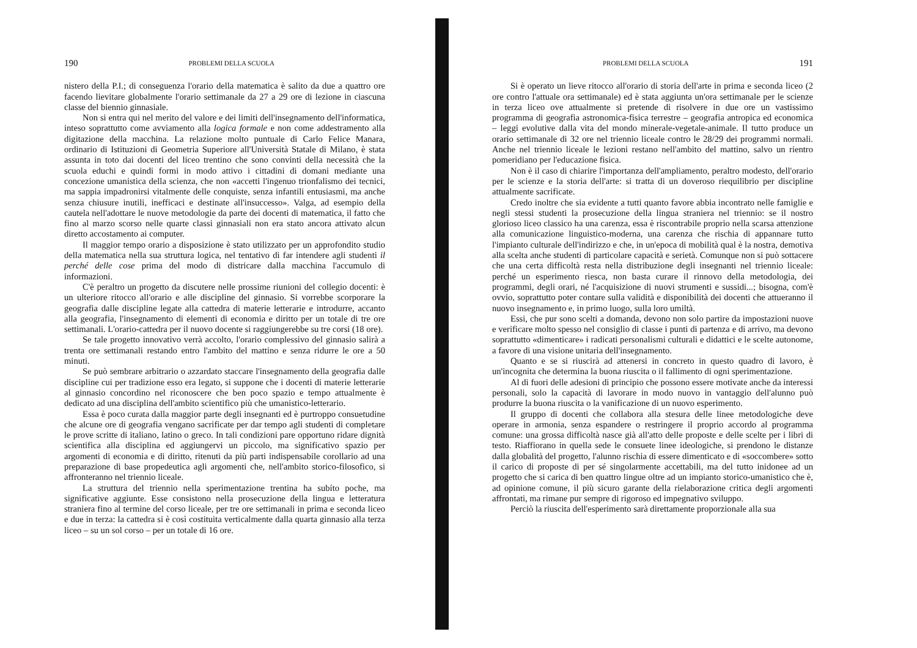190 PROBLEMI DELLA SCUOLA
nistero della P.I.; di conseguenza l'orario della matematica è salito da due a quattro ore facendo lievitare globalmente l'orario settimanale da 27 a 29 ore di lezione in ciascuna classe del biennio ginnasiale.
Non si entra qui nel merito del valore e dei limiti dell'insegnamento dell'informatica, inteso soprattutto come avviamento alla logica formale e non come addestramento alla digitazione della macchina. La relazione molto puntuale di Carlo Felice Manara, ordinario di Istituzioni di Geometria Superiore all'Università Statale di Milano, è stata assunta in toto dai docenti del liceo trentino che sono convinti della necessità che la scuola educhi e quindi formi in modo attivo i cittadini di domani mediante una concezione umanistica della scienza, che non «accetti l'ingenuo trionfalismo dei tecnici, ma sappia impadronirsi vitalmente delle conquiste, senza infantili entusiasmi, ma anche senza chiusure inutili, inefficaci e destinate all'insuccesso». Valga, ad esempio della cautela nell'adottare le nuove metodologie da parte dei docenti di matematica, il fatto che fino al marzo scorso nelle quarte classi ginnasiali non era stato ancora attivato alcun diretto accostamento ai computer.
Il maggior tempo orario a disposizione è stato utilizzato per un approfondito studio della matematica nella sua struttura logica, nel tentativo di far intendere agli studenti il perché delle cose prima del modo di districare dalla macchina l'accumulo di informazioni.
C'è peraltro un progetto da discutere nelle prossime riunioni del collegio docenti: è un ulteriore ritocco all'orario e alle discipline del ginnasio. Si vorrebbe scorporare la geografia dalle discipline legate alla cattedra di materie letterarie e introdurre, accanto alla geografia, l'insegnamento di elementi di economia e diritto per un totale di tre ore settimanali. L'orario-cattedra per il nuovo docente si raggiungerebbe su tre corsi (18 ore).
Se tale progetto innovativo verrà accolto, l'orario complessivo del ginnasio salirà a trenta ore settimanali restando entro l'ambito del mattino e senza ridurre le ore a 50 minuti.
Se può sembrare arbitrario o azzardato staccare l'insegnamento della geografia dalle discipline cui per tradizione esso era legato, si suppone che i docenti di materie letterarie al ginnasio concordino nel riconoscere che ben poco spazio e tempo attualmente è dedicato ad una disciplina dell'ambito scientifico più che umanistico-letterario.
Essa è poco curata dalla maggior parte degli insegnanti ed è purtroppo consuetudine che alcune ore di geografia vengano sacrificate per dar tempo agli studenti di completare le prove scritte di italiano, latino o greco. In tali condizioni pare opportuno ridare dignità scientifica alla disciplina ed aggiungervi un piccolo, ma significativo spazio per argomenti di economia e di diritto, ritenuti da più parti indispensabile corollario ad una preparazione di base propedeutica agli argomenti che, nell'ambito storico-filosofico, si affronteranno nel triennio liceale.
La struttura del triennio nella sperimentazione trentina ha subíto poche, ma significative aggiunte. Esse consistono nella prosecuzione della lingua e letteratura straniera fino al termine del corso liceale, per tre ore settimanali in prima e seconda liceo e due in terza: la cattedra si è così costituita verticalmente dalla quarta ginnasio alla terza liceo – su un sol corso – per un totale di 16 ore.
PROBLEMI DELLA SCUOLA 191
Si è operato un lieve ritocco all'orario di storia dell'arte in prima e seconda liceo (2 ore contro l'attuale ora settimanale) ed è stata aggiunta un'ora settimanale per le scienze in terza liceo ove attualmente si pretende di risolvere in due ore un vastissimo programma di geografia astronomica-fisica terrestre – geografia antropica ed economica – leggi evolutive dalla vita del mondo minerale-vegetale-animale. Il tutto produce un orario settimanale di 32 ore nel triennio liceale contro le 28/29 dei programmi normali. Anche nel triennio liceale le lezioni restano nell'ambito del mattino, salvo un rientro pomeridiano per l'educazione fisica.
Non è il caso di chiarire l'importanza dell'ampliamento, peraltro modesto, dell'orario per le scienze e la storia dell'arte: si tratta di un doveroso riequilibrio per discipline attualmente sacrificate.
Credo inoltre che sia evidente a tutti quanto favore abbia incontrato nelle famiglie e negli stessi studenti la prosecuzione della lingua straniera nel triennio: se il nostro glorioso liceo classico ha una carenza, essa è riscontrabile proprio nella scarsa attenzione alla comunicazione linguistico-moderna, una carenza che rischia di appannare tutto l'impianto culturale dell'indirizzo e che, in un'epoca di mobilità qual è la nostra, demotiva alla scelta anche studenti di particolare capacità e serietà. Comunque non si può sottacere che una certa difficoltà resta nella distribuzione degli insegnanti nel triennio liceale: perché un esperimento riesca, non basta curare il rinnovo della metodologia, dei programmi, degli orari, né l'acquisizione di nuovi strumenti e sussidi...; bisogna, com'è ovvio, soprattutto poter contare sulla validità e disponibilità dei docenti che attueranno il nuovo insegnamento e, in primo luogo, sulla loro umiltà.
Essi, che pur sono scelti a domanda, devono non solo partire da impostazioni nuove e verificare molto spesso nel consiglio di classe i punti di partenza e di arrivo, ma devono soprattutto «dimenticare» i radicati personalismi culturali e didattici e le scelte autonome, a favore di una visione unitaria dell'insegnamento.
Quanto e se si riuscirà ad attenersi in concreto in questo quadro di lavoro, è un'incognita che determina la buona riuscita o il fallimento di ogni sperimentazione.
Al di fuori delle adesioni di principio che possono essere motivate anche da interessi personali, solo la capacità di lavorare in modo nuovo in vantaggio dell'alunno può produrre la buona riuscita o la vanificazione di un nuovo esperimento.
Il gruppo di docenti che collabora alla stesura delle linee metodologiche deve operare in armonia, senza espandere o restringere il proprio accordo al programma comune: una grossa difficoltà nasce già all'atto delle proposte e delle scelte per i libri di testo. Riaffiorano in quella sede le consuete linee ideologiche, si prendono le distanze dalla globalità del progetto, l'alunno rischia di essere dimenticato e di «soccombere» sotto il carico di proposte di per sé singolarmente accettabili, ma del tutto inidonee ad un progetto che si carica di ben quattro lingue oltre ad un impianto storico-umanistico che è, ad opinione comune, il più sicuro garante della rielaborazione critica degli argomenti affrontati, ma rimane pur sempre di rigoroso ed impegnativo sviluppo.
Perciò la riuscita dell'esperimento sarà direttamente proporzionale alla sua